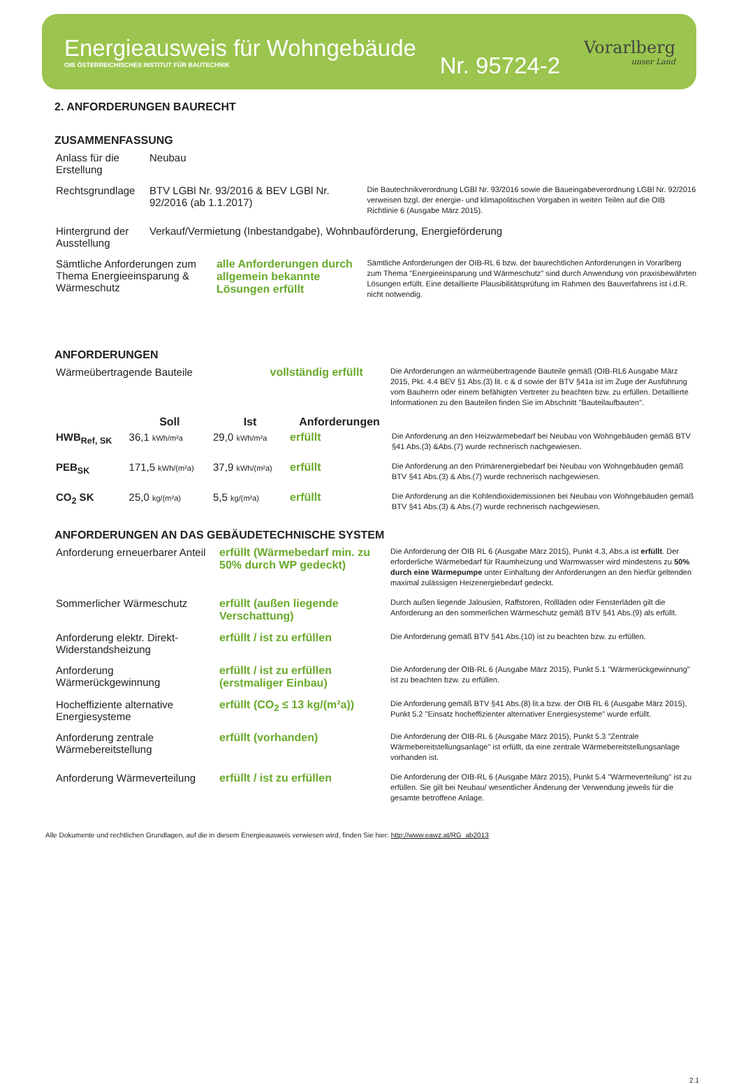Energieausweis für Wohngebäude
OIB ÖSTERREICHISCHES INSTITUT FÜR BAUTECHNIK
Nr. 95724-2
Vorarlberg
unser Land
2. ANFORDERUNGEN BAURECHT
ZUSAMMENFASSUNG
| Anlass für die Erstellung | Neubau | | |
| Rechtsgrundlage | BTV LGBl Nr. 93/2016 & BEV LGBl Nr. 92/2016 (ab 1.1.2017) | | Die Bautechnikverordnung LGBl Nr. 93/2016 sowie die Baueingabeverordnung LGBl Nr. 92/2016 verweisen bzgl. der energie- und klimapolitischen Vorgaben in weiten Teilen auf die OIB Richtlinie 6 (Ausgabe März 2015). |
| Hintergrund der Ausstellung | Verkauf/Vermietung (Inbestandgabe), Wohnbauförderung, Energieförderung | | |
| Sämtliche Anforderungen zum Thema Energieeinsparung & Wärmeschutz | | alle Anforderungen durch allgemein bekannte Lösungen erfüllt | Sämtliche Anforderungen der OIB-RL 6 bzw. der baurechtlichen Anforderungen in Vorarlberg zum Thema "Energieeinsparung und Wärmeschutz" sind durch Anwendung von praxisbewährten Lösungen erfüllt. Eine detaillierte Plausibilitätsprüfung im Rahmen des Bauverfahrens ist i.d.R. nicht notwendig. |
ANFORDERUNGEN
| Wärmeübertragende Bauteile | vollständig erfüllt | Die Anforderungen an wärmeübertragende Bauteile gemäß (OIB-RL6 Ausgabe März 2015, Pkt. 4.4 BEV §1 Abs.(3) lit. c & d sowie der BTV §41a ist im Zuge der Ausführung vom Bauherrn oder einem befähigten Vertreter zu beachten bzw. zu erfüllen. Detaillierte Informationen zu den Bauteilen finden Sie im Abschnitt "Bauteilaufbauten". |
| | Soll | Ist | Anforderungen | |
| --- | --- | --- | --- | --- |
| HWB<sub>Ref, SK</sub> | 36,1 kWh/m²a | 29,0 kWh/m²a | erfüllt | Die Anforderung an den Heizwärmebedarf bei Neubau von Wohngebäuden gemäß BTV §41 Abs.(3) &Abs.(7) wurde rechnerisch nachgewiesen. |
| PEB<sub>SK</sub> | 171,5 kWh/(m²a) | 37,9 kWh/(m²a) | erfüllt | Die Anforderung an den Primärenergiebedarf bei Neubau von Wohngebäuden gemäß BTV §41 Abs.(3) & Abs.(7) wurde rechnerisch nachgewiesen. |
| CO<sub>2</sub> SK | 25,0 kg/(m²a) | 5,5 kg/(m²a) | erfüllt | Die Anforderung an die Kohlendioxidemissionen bei Neubau von Wohngebäuden gemäß BTV §41 Abs.(3) & Abs.(7) wurde rechnerisch nachgewiesen. |
ANFORDERUNGEN AN DAS GEBÄUDETECHNISCHE SYSTEM
| Anforderung erneuerbarer Anteil | erfüllt (Wärmebedarf min. zu 50% durch WP gedeckt) | Die Anforderung der OIB RL 6 (Ausgabe März 2015), Punkt 4.3, Abs.a ist erfüllt . Der erforderliche Wärmebedarf für Raumheizung und Warmwasser wird mindestens zu 50% durch eine Wärmepumpe unter Einhaltung der Anforderungen an den hierfür geltenden maximal zulässigen Heizenergiebedarf gedeckt. |
| Sommerlicher Wärmeschutz | erfüllt (außen liegende Verschattung) | Durch außen liegende Jalousien, Raffstoren, Rollläden oder Fensterläden gilt die Anforderung an den sommerlichen Wärmeschutz gemäß BTV §41 Abs.(9) als erfüllt. |
| Anforderung elektr. Direkt-Widerstandsheizung | erfüllt / ist zu erfüllen | Die Anforderung gemäß BTV §41 Abs.(10) ist zu beachten bzw. zu erfüllen. |
| Anforderung Wärmerückgewinnung | erfüllt / ist zu erfüllen (erstmaliger Einbau) | Die Anforderung der OIB-RL 6 (Ausgabe März 2015), Punkt 5.1 "Wärmerückgewinnung" ist zu beachten bzw. zu erfüllen. |
| Hocheffiziente alternative Energiesysteme | erfüllt (CO<sub>2</sub> ≤ 13 kg/(m²a)) | Die Anforderung gemäß BTV §41 Abs.(8) lit.a bzw. der OIB RL 6 (Ausgabe März 2015), Punkt 5.2 "Einsatz hocheffizienter alternativer Energiesysteme" wurde erfüllt. |
| Anforderung zentrale Wärmebereitstellung | erfüllt (vorhanden) | Die Anforderung der OIB-RL 6 (Ausgabe März 2015), Punkt 5.3 "Zentrale Wärmebereitstellungsanlage" ist erfüllt, da eine zentrale Wärmebereitstellungsanlage vorhanden ist. |
| Anforderung Wärmeverteilung | erfüllt / ist zu erfüllen | Die Anforderung der OIB-RL 6 (Ausgabe März 2015), Punkt 5.4 "Wärmeverteilung" ist zu erfüllen. Sie gilt bei Neubau/ wesentlicher Änderung der Verwendung jeweils für die gesamte betroffene Anlage. |
Alle Dokumente und rechtlichen Grundlagen, auf die in diesem Energieausweis verwiesen wird, finden Sie hier: http://www.eawz.at/RG_ab2013
2.1